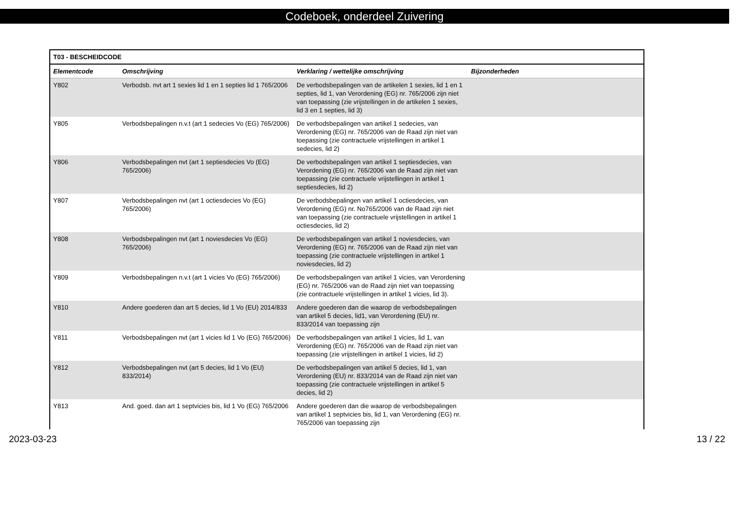Codeboek, onderdeel Zuivering
| T03 - BESCHEIDCODE | | | |
| --- | --- | --- | --- |
| Elementcode | Omschrijving | Verklaring / wettelijke omschrijving | Bijzonderheden |
| Y802 | Verbodsb. nvt art 1 sexies lid 1 en 1 septies lid 1 765/2006 | De verbodsbepalingen van de artikelen 1 sexies, lid 1 en 1 septies, lid 1, van Verordening (EG) nr. 765/2006 zijn niet van toepassing (zie vrijstellingen in de artikelen 1 sexies, lid 3 en 1 septies, lid 3) | |
| Y805 | Verbodsbepalingen n.v.t (art 1 sedecies Vo (EG) 765/2006) | De verbodsbepalingen van artikel 1 sedecies, van Verordening (EG) nr. 765/2006 van de Raad zijn niet van toepassing (zie contractuele vrijstellingen in artikel 1 sedecies, lid 2) | |
| Y806 | Verbodsbepalingen nvt (art 1 septiesdecies Vo (EG) 765/2006) | De verbodsbepalingen van artikel 1 septiesdecies, van Verordening (EG) nr. 765/2006 van de Raad zijn niet van toepassing (zie contractuele vrijstellingen in artikel 1 septiesdecies, lid 2) | |
| Y807 | Verbodsbepalingen nvt (art 1 octiesdecies Vo (EG) 765/2006) | De verbodsbepalingen van artikel 1 octiesdecies, van Verordening (EG) nr. No765/2006 van de Raad zijn niet van toepassing (zie contractuele vrijstellingen in artikel 1 octiesdecies, lid 2) | |
| Y808 | Verbodsbepalingen nvt (art 1 noviesdecies Vo (EG) 765/2006) | De verbodsbepalingen van artikel 1 noviesdecies, van Verordening (EG) nr. 765/2006 van de Raad zijn niet van toepassing (zie contractuele vrijstellingen in artikel 1 noviesdecies, lid 2) | |
| Y809 | Verbodsbepalingen n.v.t (art 1 vicies Vo (EG) 765/2006) | De verbodsbepalingen van artikel 1 vicies, van Verordening (EG) nr. 765/2006 van de Raad zijn niet van toepassing (zie contractuele vrijstellingen in artikel 1 vicies, lid 3). | |
| Y810 | Andere goederen dan art 5 decies, lid 1 Vo (EU) 2014/833 | Andere goederen dan die waarop de verbodsbepalingen van artikel 5 decies, lid1, van Verordening (EU) nr. 833/2014 van toepassing zijn | |
| Y811 | Verbodsbepalingen nvt (art 1 vicies lid 1 Vo (EG) 765/2006) | De verbodsbepalingen van artikel 1 vicies, lid 1, van Verordening (EG) nr. 765/2006 van de Raad zijn niet van toepassing (zie vrijstellingen in artikel 1 vicies, lid 2) | |
| Y812 | Verbodsbepalingen nvt (art 5 decies, lid 1 Vo (EU) 833/2014) | De verbodsbepalingen van artikel 5 decies, lid 1, van Verordening (EU) nr. 833/2014 van de Raad zijn niet van toepassing (zie contractuele vrijstellingen in artikel 5 decies, lid 2) | |
| Y813 | And. goed. dan art 1 septvicies bis, lid 1 Vo (EG) 765/2006 | Andere goederen dan die waarop de verbodsbepalingen van artikel 1 septvicies bis, lid 1, van Verordening (EG) nr. 765/2006 van toepassing zijn | |
2023-03-23 13 / 22